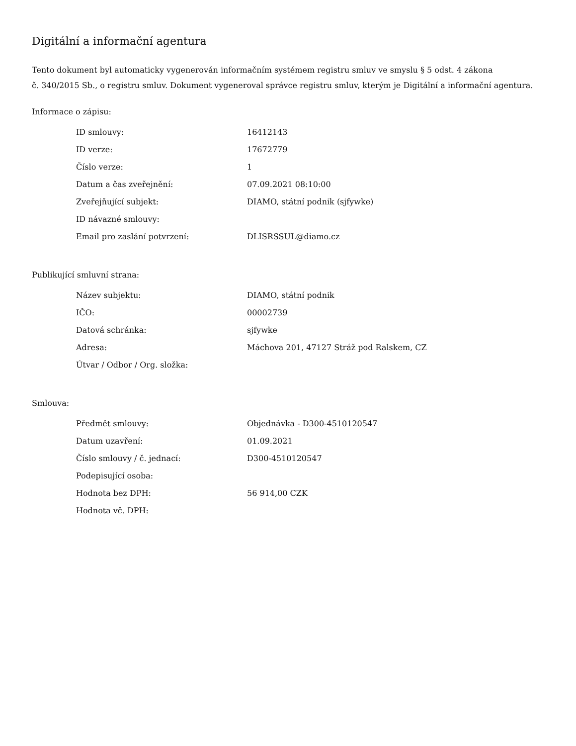Digitální a informační agentura
Tento dokument byl automaticky vygenerován informačním systémem registru smluv ve smyslu § 5 odst. 4 zákona
č. 340/2015 Sb., o registru smluv. Dokument vygeneroval správce registru smluv, kterým je Digitální a informační agentura.
Informace o zápisu:
| ID smlouvy: | 16412143 |
| ID verze: | 17672779 |
| Číslo verze: | 1 |
| Datum a čas zveřejnění: | 07.09.2021 08:10:00 |
| Zveřejňující subjekt: | DIAMO, státní podnik (sjfywke) |
| ID návazné smlouvy: | |
| Email pro zaslání potvrzení: | DLISRSSUL@diamo.cz |
Publikující smluvní strana:
| Název subjektu: | DIAMO, státní podnik |
| IČO: | 00002739 |
| Datová schránka: | sjfywke |
| Adresa: | Máchova 201, 47127 Stráž pod Ralskem, CZ |
| Útvar / Odbor / Org. složka: | |
Smlouva:
| Předmět smlouvy: | Objednávka - D300-4510120547 |
| Datum uzavření: | 01.09.2021 |
| Číslo smlouvy / č. jednací: | D300-4510120547 |
| Podepisující osoba: | |
| Hodnota bez DPH: | 56 914,00 CZK |
| Hodnota vč. DPH: | |